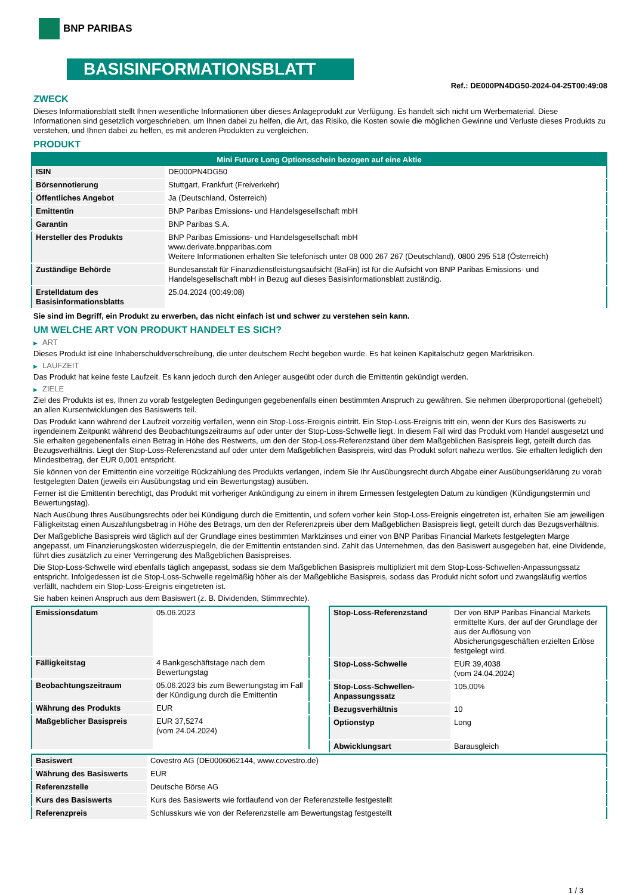BNP PARIBAS
BASISINFORMATIONSBLATT
Ref.: DE000PN4DG50-2024-04-25T00:49:08
ZWECK
Dieses Informationsblatt stellt Ihnen wesentliche Informationen über dieses Anlageprodukt zur Verfügung. Es handelt sich nicht um Werbematerial. Diese Informationen sind gesetzlich vorgeschrieben, um Ihnen dabei zu helfen, die Art, das Risiko, die Kosten sowie die möglichen Gewinne und Verluste dieses Produkts zu verstehen, und Ihnen dabei zu helfen, es mit anderen Produkten zu vergleichen.
PRODUKT
| Mini Future Long Optionsschein bezogen auf eine Aktie | |
| --- | --- |
| ISIN | DE000PN4DG50 |
| Börsennotierung | Stuttgart, Frankfurt (Freiverkehr) |
| Öffentliches Angebot | Ja (Deutschland, Österreich) |
| Emittentin | BNP Paribas Emissions- und Handelsgesellschaft mbH |
| Garantin | BNP Paribas S.A. |
| Hersteller des Produkts | BNP Paribas Emissions- und Handelsgesellschaft mbH www.derivate.bnpparibas.com Weitere Informationen erhalten Sie telefonisch unter 08 000 267 267 (Deutschland), 0800 295 518 (Österreich) |
| Zuständige Behörde | Bundesanstalt für Finanzdienstleistungsaufsicht (BaFin) ist für die Aufsicht von BNP Paribas Emissions- und Handelsgesellschaft mbH in Bezug auf dieses Basisinformationsblatt zuständig. |
| Erstelldatum des Basisinformationsblatts | 25.04.2024 (00:49:08) |
Sie sind im Begriff, ein Produkt zu erwerben, das nicht einfach ist und schwer zu verstehen sein kann.
UM WELCHE ART VON PRODUKT HANDELT ES SICH?
▶ ART
Dieses Produkt ist eine Inhaberschuldverschreibung, die unter deutschem Recht begeben wurde. Es hat keinen Kapitalschutz gegen Marktrisiken.
▶ LAUFZEIT
Das Produkt hat keine feste Laufzeit. Es kann jedoch durch den Anleger ausgeübt oder durch die Emittentin gekündigt werden.
▶ ZIELE
Ziel des Produkts ist es, Ihnen zu vorab festgelegten Bedingungen gegebenenfalls einen bestimmten Anspruch zu gewähren. Sie nehmen überproportional (gehebelt) an allen Kursentwicklungen des Basiswerts teil.
Das Produkt kann während der Laufzeit vorzeitig verfallen, wenn ein Stop-Loss-Ereignis eintritt. Ein Stop-Loss-Ereignis tritt ein, wenn der Kurs des Basiswerts zu irgendeinem Zeitpunkt während des Beobachtungszeitraums auf oder unter der Stop-Loss-Schwelle liegt. In diesem Fall wird das Produkt vom Handel ausgesetzt und Sie erhalten gegebenenfalls einen Betrag in Höhe des Restwerts, um den der Stop-Loss-Referenzstand über dem Maßgeblichen Basispreis liegt, geteilt durch das Bezugsverhältnis. Liegt der Stop-Loss-Referenzstand auf oder unter dem Maßgeblichen Basispreis, wird das Produkt sofort nahezu wertlos. Sie erhalten lediglich den Mindestbetrag, der EUR 0,001 entspricht.
Sie können von der Emittentin eine vorzeitige Rückzahlung des Produkts verlangen, indem Sie Ihr Ausübungsrecht durch Abgabe einer Ausübungserklärung zu vorab festgelegten Daten (jeweils ein Ausübungstag und ein Bewertungstag) ausüben.
Ferner ist die Emittentin berechtigt, das Produkt mit vorheriger Ankündigung zu einem in ihrem Ermessen festgelegten Datum zu kündigen (Kündigungstermin und Bewertungstag).
Nach Ausübung Ihres Ausübungsrechts oder bei Kündigung durch die Emittentin, und sofern vorher kein Stop-Loss-Ereignis eingetreten ist, erhalten Sie am jeweiligen Fälligkeitstag einen Auszahlungsbetrag in Höhe des Betrags, um den der Referenzpreis über dem Maßgeblichen Basispreis liegt, geteilt durch das Bezugsverhältnis.
Der Maßgebliche Basispreis wird täglich auf der Grundlage eines bestimmten Marktzinses und einer von BNP Paribas Financial Markets festgelegten Marge angepasst, um Finanzierungskosten widerzuspiegeln, die der Emittentin entstanden sind. Zahlt das Unternehmen, das den Basiswert ausgegeben hat, eine Dividende, führt dies zusätzlich zu einer Verringerung des Maßgeblichen Basispreises.
Die Stop-Loss-Schwelle wird ebenfalls täglich angepasst, sodass sie dem Maßgeblichen Basispreis multipliziert mit dem Stop-Loss-Schwellen-Anpassungssatz entspricht. Infolgedessen ist die Stop-Loss-Schwelle regelmäßig höher als der Maßgebliche Basispreis, sodass das Produkt nicht sofort und zwangsläufig wertlos verfällt, nachdem ein Stop-Loss-Ereignis eingetreten ist.
Sie haben keinen Anspruch aus dem Basiswert (z. B. Dividenden, Stimmrechte).
| Emissionsdatum | 05.06.2023 |
| Fälligkeitstag | 4 Bankgeschäftstage nach dem Bewertungstag |
| Beobachtungszeitraum | 05.06.2023 bis zum Bewertungstag im Fall der Kündigung durch die Emittentin |
| Währung des Produkts | EUR |
| Maßgeblicher Basispreis | EUR 37,5274 (vom 24.04.2024) |
| Stop-Loss-Referenzstand | Der von BNP Paribas Financial Markets ermittelte Kurs, der auf der Grundlage der aus der Auflösung von Absicherungsgeschäften erzielten Erlöse festgelegt wird. |
| Stop-Loss-Schwelle | EUR 39,4038 (vom 24.04.2024) |
| Stop-Loss-Schwellen-Anpassungssatz | 105,00% |
| Bezugsverhältnis | 10 |
| Optionstyp | Long |
| Abwicklungsart | Barausgleich |
| Basiswert | Covestro AG (DE0006062144, www.covestro.de) |
| Währung des Basiswerts | EUR |
| Referenzstelle | Deutsche Börse AG |
| Kurs des Basiswerts | Kurs des Basiswerts wie fortlaufend von der Referenzstelle festgestellt |
| Referenzpreis | Schlusskurs wie von der Referenzstelle am Bewertungstag festgestellt |
1 / 3